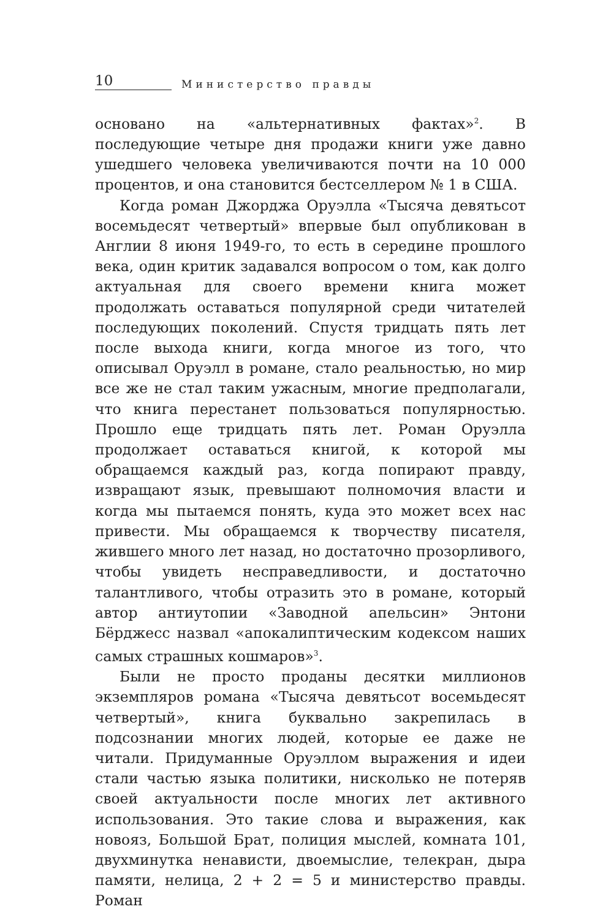10 Министерство правды
основано на «альтернативных фактах»<sup>2</sup>. В последующие четыре дня продажи книги уже давно ушедшего человека увеличиваются почти на 10 000 процентов, и она становится бестселлером № 1 в США.
Когда роман Джорджа Оруэлла «Тысяча девятьсот восемьдесят четвертый» впервые был опубликован в Англии 8 июня 1949-го, то есть в середине прошлого века, один критик задавался вопросом о том, как долго актуальная для своего времени книга может продолжать оставаться популярной среди читателей последующих поколений. Спустя тридцать пять лет после выхода книги, когда многое из того, что описывал Оруэлл в романе, стало реальностью, но мир все же не стал таким ужасным, многие предполагали, что книга перестанет пользоваться популярностью. Прошло еще тридцать пять лет. Роман Оруэлла продолжает оставаться книгой, к которой мы обращаемся каждый раз, когда попирают правду, извращают язык, превышают полномочия власти и когда мы пытаемся понять, куда это может всех нас привести. Мы обращаемся к творчеству писателя, жившего много лет назад, но достаточно прозорливого, чтобы увидеть несправедливости, и достаточно талантливого, чтобы отразить это в романе, который автор антиутопии «Заводной апельсин» Энтони Бёрджесс назвал «апокалиптическим кодексом наших самых страшных кошмаров»<sup>3</sup>.
Были не просто проданы десятки миллионов экземпляров романа «Тысяча девятьсот восемьдесят четвертый», книга буквально закрепилась в подсознании многих людей, которые ее даже не читали. Придуманные Оруэллом выражения и идеи стали частью языка политики, нисколько не потеряв своей актуальности после многих лет активного использования. Это такие слова и выражения, как новояз, Большой Брат, полиция мыслей, комната 101, двухминутка ненависти, двоемыслие, телекран, дыра памяти, нелица, 2 + 2 = 5 и министерство правды. Роман